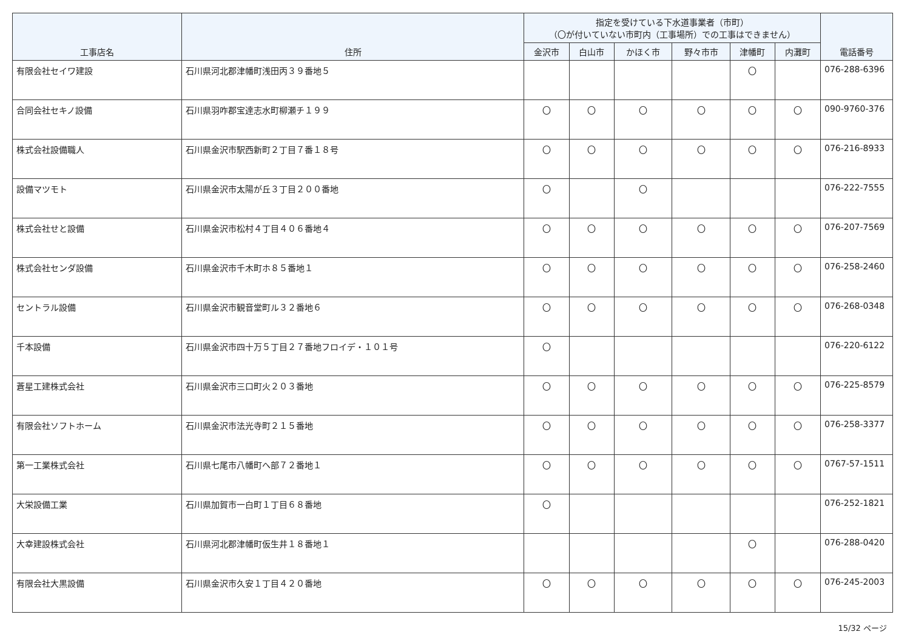| 工事店名 | 住所 | 指定を受けている下水道事業者（市町） （〇が付いていない市町内（工事場所）での工事はできません） | | | | | | 電話番号 |
| --- | --- | --- | --- | --- | --- | --- | --- | --- |
| | | 金沢市 | 白山市 | かほく市 | 野々市市 | 津幡町 | 内灘町 | |
| 有限会社セイワ建設 | 石川県河北郡津幡町浅田丙３９番地５ | | | | | 〇 | | 076-288-6396 |
| 合同会社セキノ設備 | 石川県羽咋郡宝達志水町柳瀬チ１９９ | 〇 | 〇 | 〇 | 〇 | 〇 | 〇 | 090-9760-376 |
| 株式会社設備職人 | 石川県金沢市駅西新町２丁目７番１８号 | 〇 | 〇 | 〇 | 〇 | 〇 | 〇 | 076-216-8933 |
| 設備マツモト | 石川県金沢市太陽が丘３丁目２００番地 | 〇 | | 〇 | | | | 076-222-7555 |
| 株式会社せと設備 | 石川県金沢市松村４丁目４０６番地４ | 〇 | 〇 | 〇 | 〇 | 〇 | 〇 | 076-207-7569 |
| 株式会社センダ設備 | 石川県金沢市千木町ホ８５番地１ | 〇 | 〇 | 〇 | 〇 | 〇 | 〇 | 076-258-2460 |
| セントラル設備 | 石川県金沢市観音堂町ル３２番地６ | 〇 | 〇 | 〇 | 〇 | 〇 | 〇 | 076-268-0348 |
| 千本設備 | 石川県金沢市四十万５丁目２７番地フロイデ・１０１号 | 〇 | | | | | | 076-220-6122 |
| 蒼星工建株式会社 | 石川県金沢市三口町火２０３番地 | 〇 | 〇 | 〇 | 〇 | 〇 | 〇 | 076-225-8579 |
| 有限会社ソフトホーム | 石川県金沢市法光寺町２１５番地 | 〇 | 〇 | 〇 | 〇 | 〇 | 〇 | 076-258-3377 |
| 第一工業株式会社 | 石川県七尾市八幡町へ部７２番地１ | 〇 | 〇 | 〇 | 〇 | 〇 | 〇 | 0767-57-1511 |
| 大栄設備工業 | 石川県加賀市一白町１丁目６８番地 | 〇 | | | | | | 076-252-1821 |
| 大幸建設株式会社 | 石川県河北郡津幡町仮生井１８番地１ | | | | | 〇 | | 076-288-0420 |
| 有限会社大黒設備 | 石川県金沢市久安１丁目４２０番地 | 〇 | 〇 | 〇 | 〇 | 〇 | 〇 | 076-245-2003 |
15/32 ページ